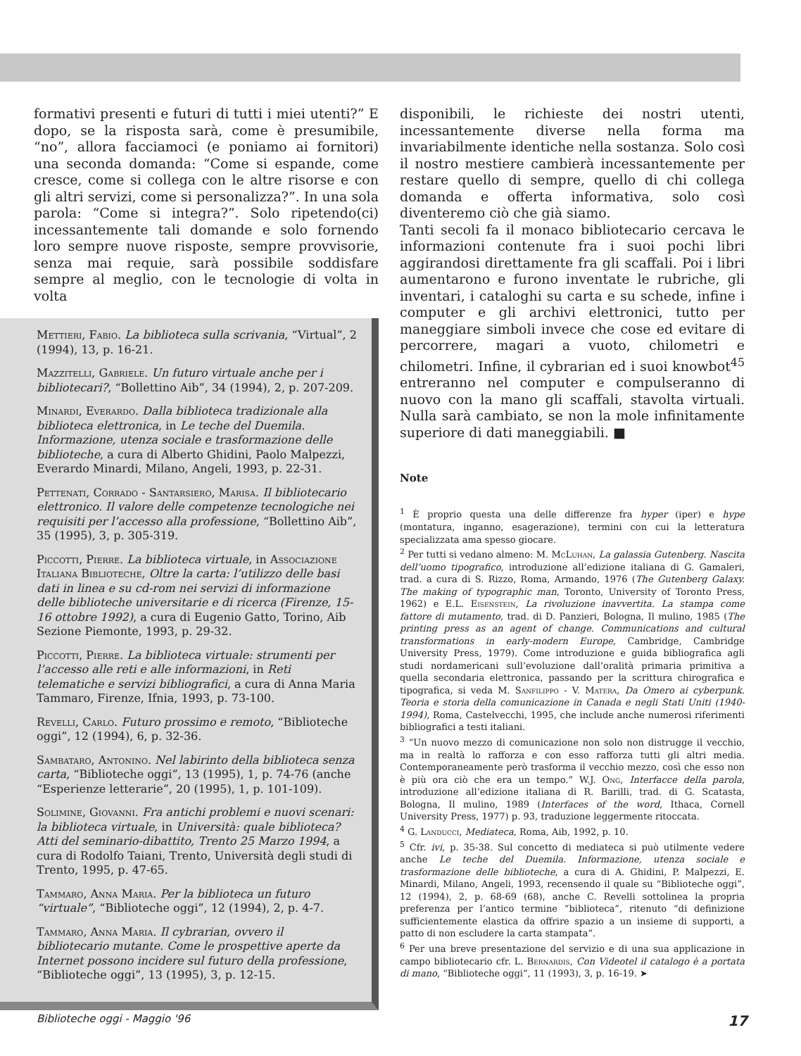formativi presenti e futuri di tutti i miei utenti?” E dopo, se la risposta sarà, come è presumibile, “no”, allora facciamoci (e poniamo ai fornitori) una seconda domanda: “Come si espande, come cresce, come si collega con le altre risorse e con gli altri servizi, come si personalizza?”. In una sola parola: “Come si integra?”. Solo ripetendo(ci) incessantemente tali domande e solo fornendo loro sempre nuove risposte, sempre provvisorie, senza mai requie, sarà possibile soddisfare sempre al meglio, con le tecnologie di volta in volta
Mettieri, Fabio. La biblioteca sulla scrivania, “Virtual”, 2 (1994), 13, p. 16-21.
Mazzitelli, Gabriele. Un futuro virtuale anche per i bibliotecari?, “Bollettino Aib”, 34 (1994), 2, p. 207-209.
Minardi, Everardo. Dalla biblioteca tradizionale alla biblioteca elettronica, in Le teche del Duemila. Informazione, utenza sociale e trasformazione delle biblioteche, a cura di Alberto Ghidini, Paolo Malpezzi, Everardo Minardi, Milano, Angeli, 1993, p. 22-31.
Pettenati, Corrado - Santarsiero, Marisa. Il bibliotecario elettronico. Il valore delle competenze tecnologiche nei requisiti per l’accesso alla professione, “Bollettino Aib”, 35 (1995), 3, p. 305-319.
Piccotti, Pierre. La biblioteca virtuale, in Associazione Italiana Biblioteche, Oltre la carta: l’utilizzo delle basi dati in linea e su cd-rom nei servizi di informazione delle biblioteche universitarie e di ricerca (Firenze, 15-16 ottobre 1992), a cura di Eugenio Gatto, Torino, Aib Sezione Piemonte, 1993, p. 29-32.
Piccotti, Pierre. La biblioteca virtuale: strumenti per l’accesso alle reti e alle informazioni, in Reti telematiche e servizi bibliografici, a cura di Anna Maria Tammaro, Firenze, Ifnia, 1993, p. 73-100.
Revelli, Carlo. Futuro prossimo e remoto, “Biblioteche oggi”, 12 (1994), 6, p. 32-36.
Sambataro, Antonino. Nel labirinto della biblioteca senza carta, “Biblioteche oggi”, 13 (1995), 1, p. 74-76 (anche “Esperienze letterarie”, 20 (1995), 1, p. 101-109).
Solimine, Giovanni. Fra antichi problemi e nuovi scenari: la biblioteca virtuale, in Università: quale biblioteca? Atti del seminario-dibattito, Trento 25 Marzo 1994, a cura di Rodolfo Taiani, Trento, Università degli studi di Trento, 1995, p. 47-65.
Tammaro, Anna Maria. Per la biblioteca un futuro “virtuale”, “Biblioteche oggi”, 12 (1994), 2, p. 4-7.
Tammaro, Anna Maria. Il cybrarian, ovvero il bibliotecario mutante. Come le prospettive aperte da Internet possono incidere sul futuro della professione, “Biblioteche oggi”, 13 (1995), 3, p. 12-15.
disponibili, le richieste dei nostri utenti, incessantemente diverse nella forma ma invariabilmente identiche nella sostanza. Solo così il nostro mestiere cambierà incessantemente per restare quello di sempre, quello di chi collega domanda e offerta informativa, solo così diventeremo ciò che già siamo.
Tanti secoli fa il monaco bibliotecario cercava le informazioni contenute fra i suoi pochi libri aggirandosi direttamente fra gli scaffali. Poi i libri aumentarono e furono inventate le rubriche, gli inventari, i cataloghi su carta e su schede, infine i computer e gli archivi elettronici, tutto per maneggiare simboli invece che cose ed evitare di percorrere, magari a vuoto, chilometri e chilometri. Infine, il cybrarian ed i suoi knowbot<sup>45</sup> entreranno nel computer e compulseranno di nuovo con la mano gli scaffali, stavolta virtuali. Nulla sarà cambiato, se non la mole infinitamente superiore di dati maneggiabili. ■
Note
<sup>1</sup> È proprio questa una delle differenze fra hyper (iper) e hype (montatura, inganno, esagerazione), termini con cui la letteratura specializzata ama spesso giocare.
<sup>2</sup> Per tutti si vedano almeno: M. McLuhan, La galassia Gutenberg. Nascita dell’uomo tipografico, introduzione all’edizione italiana di G. Gamaleri, trad. a cura di S. Rizzo, Roma, Armando, 1976 (The Gutenberg Galaxy. The making of typographic man, Toronto, University of Toronto Press, 1962) e E.L. Eisenstein, La rivoluzione inavvertita. La stampa come fattore di mutamento, trad. di D. Panzieri, Bologna, Il mulino, 1985 (The printing press as an agent of change. Communications and cultural transformations in early-modern Europe, Cambridge, Cambridge University Press, 1979). Come introduzione e guida bibliografica agli studi nordamericani sull’evoluzione dall’oralità primaria primitiva a quella secondaria elettronica, passando per la scrittura chirografica e tipografica, si veda M. Sanfilippo - V. Matera, Da Omero ai cyberpunk. Teoria e storia della comunicazione in Canada e negli Stati Uniti (1940-1994), Roma, Castelvecchi, 1995, che include anche numerosi riferimenti bibliografici a testi italiani.
<sup>3</sup> “Un nuovo mezzo di comunicazione non solo non distrugge il vecchio, ma in realtà lo rafforza e con esso rafforza tutti gli altri media. Contemporaneamente però trasforma il vecchio mezzo, così che esso non è più ora ciò che era un tempo.” W.J. Ong, Interfacce della parola, introduzione all’edizione italiana di R. Barilli, trad. di G. Scatasta, Bologna, Il mulino, 1989 (Interfaces of the word, Ithaca, Cornell University Press, 1977) p. 93, traduzione leggermente ritoccata.
<sup>4</sup> G. Landucci, Mediateca, Roma, Aib, 1992, p. 10.
<sup>5</sup> Cfr. ivi, p. 35-38. Sul concetto di mediateca si può utilmente vedere anche Le teche del Duemila. Informazione, utenza sociale e trasformazione delle biblioteche, a cura di A. Ghidini, P. Malpezzi, E. Minardi, Milano, Angeli, 1993, recensendo il quale su “Biblioteche oggi”, 12 (1994), 2, p. 68-69 (68), anche C. Revelli sottolinea la propria preferenza per l’antico termine “biblioteca”, ritenuto “di definizione sufficientemente elastica da offrire spazio a un insieme di supporti, a patto di non escludere la carta stampata”.
<sup>6</sup> Per una breve presentazione del servizio e di una sua applicazione in campo bibliotecario cfr. L. Bernardis, Con Videotel il catalogo è a portata di mano, “Biblioteche oggi”, 11 (1993), 3, p. 16-19. ➤
Biblioteche oggi - Maggio '96 17